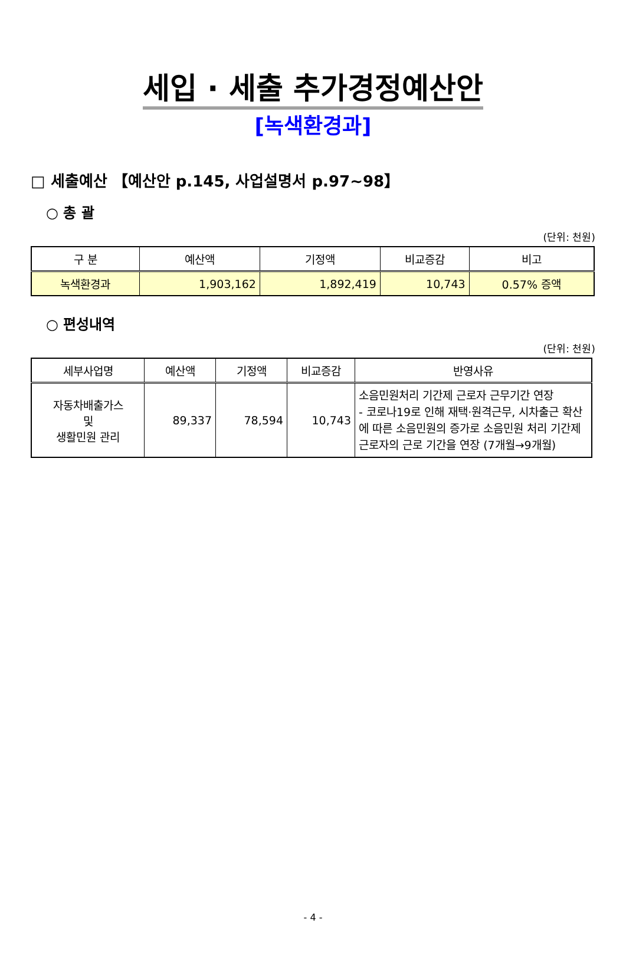세입 · 세출 추가경정예산안
[녹색환경과]
□ 세출예산 【예산안 p.145, 사업설명서 p.97~98】
○ 총 괄
(단위: 천원)
| 구 분 | 예산액 | 기정액 | 비교증감 | 비고 |
| --- | --- | --- | --- | --- |
| 녹색환경과 | 1,903,162 | 1,892,419 | 10,743 | 0.57% 증액 |
○ 편성내역
(단위: 천원)
| 세부사업명 | 예산액 | 기정액 | 비교증감 | 반영사유 |
| --- | --- | --- | --- | --- |
| 자동차배출가스 및 생활민원 관리 | 89,337 | 78,594 | 10,743 | 소음민원처리 기간제 근로자 근무기간 연장 - 코로나19로 인해 재택·원격근무, 시차출근 확산에 따른 소음민원의 증가로 소음민원 처리 기간제 근로자의 근로 기간을 연장 (7개월→9개월) |
- 4 -